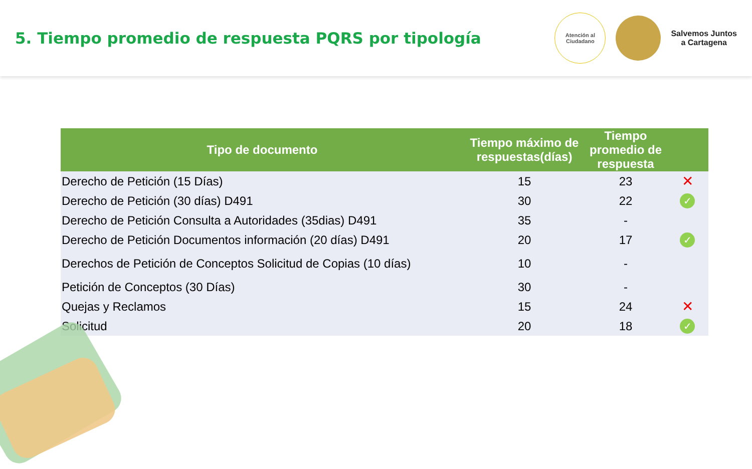5. Tiempo promedio de respuesta PQRS por tipología
Atención al
Ciudadano
Salvemos Juntos
a Cartagena
| Tipo de documento | Tiempo máximo de respuestas(días) | Tiempo promedio de respuesta | |
| --- | --- | --- | --- |
| Derecho de Petición (15 Días) | 15 | 23 | ✕ |
| Derecho de Petición (30 días) D491 | 30 | 22 | ✓ |
| Derecho de Petición Consulta a Autoridades (35dias) D491 | 35 | - | |
| Derecho de Petición Documentos información (20 días) D491 | 20 | 17 | ✓ |
| Derechos de Petición de Conceptos Solicitud de Copias (10 días) | 10 | - | |
| Petición de Conceptos (30 Días) | 30 | - | |
| Quejas y Reclamos | 15 | 24 | ✕ |
| Solicitud | 20 | 18 | ✓ |